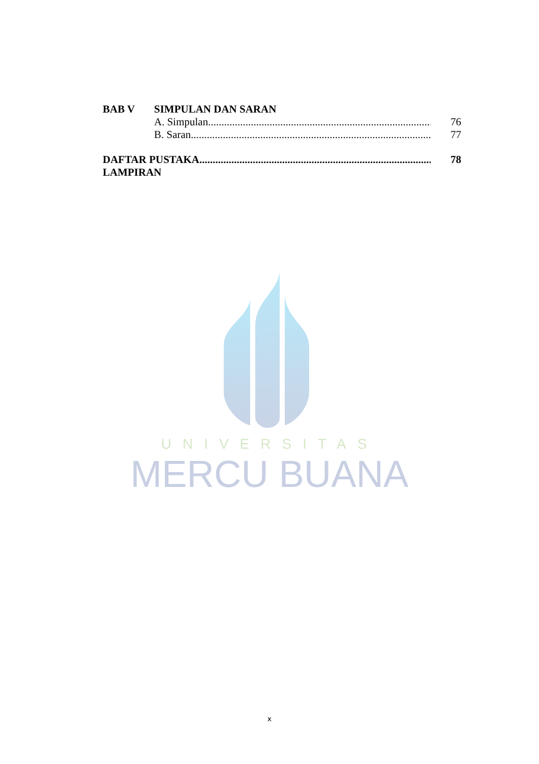BAB V SIMPULAN DAN SARAN
A. Simpulan......................................................................................... 76
B. Saran............................................................................................... 77
DAFTAR PUSTAKA......................................................................................... 78
LAMPIRAN
UNIVERSITAS
MERCU BUANA
x